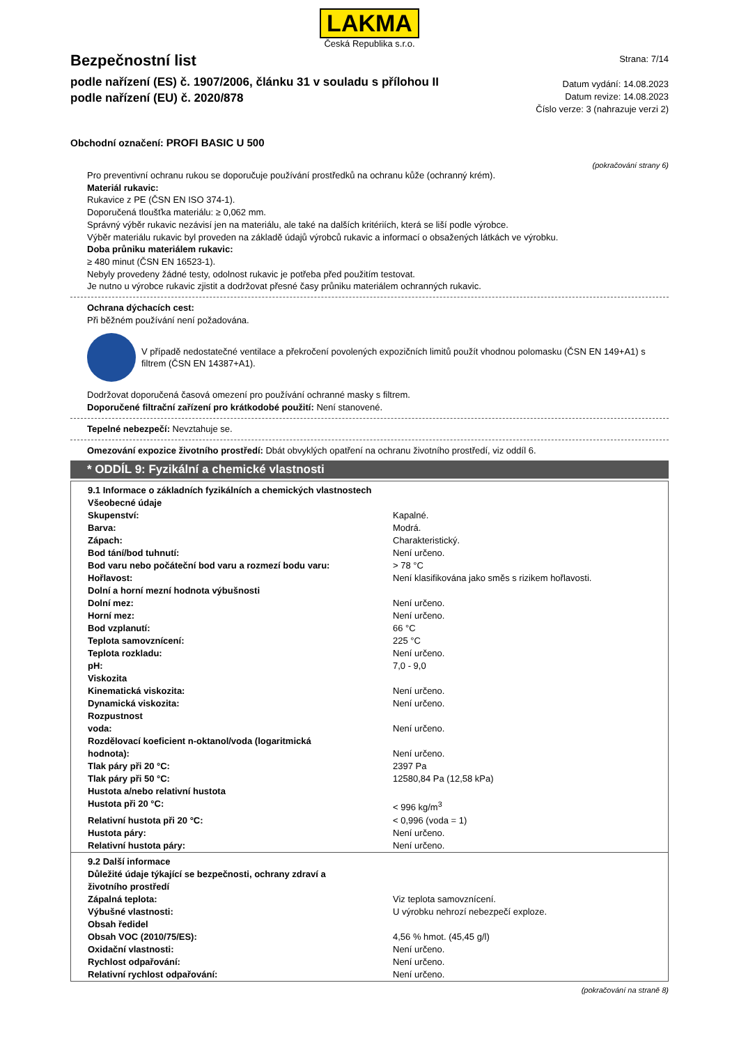LAKMA
Česká Republika s.r.o.
Bezpečnostní list
podle nařízení (ES) č. 1907/2006, článku 31 v souladu s přílohou II
podle nařízení (EU) č. 2020/878
Strana: 7/14
Datum vydání: 14.08.2023
Datum revize: 14.08.2023
Číslo verze: 3 (nahrazuje verzi 2)
Obchodní označení: PROFI BASIC U 500
(pokračování strany 6)
Pro preventivní ochranu rukou se doporučuje používání prostředků na ochranu kůže (ochranný krém).
Materiál rukavic:
Rukavice z PE (ČSN EN ISO 374-1).
Doporučená tloušťka materiálu: ≥ 0,062 mm.
Správný výběr rukavic nezávisí jen na materiálu, ale také na dalších kritériích, která se liší podle výrobce.
Výběr materiálu rukavic byl proveden na základě údajů výrobců rukavic a informací o obsažených látkách ve výrobku.
Doba průniku materiálem rukavic:
≥ 480 minut (ČSN EN 16523-1).
Nebyly provedeny žádné testy, odolnost rukavic je potřeba před použitím testovat.
Je nutno u výrobce rukavic zjistit a dodržovat přesné časy průniku materiálem ochranných rukavic.
Ochrana dýchacích cest:
Při běžném používání není požadována.
V případě nedostatečné ventilace a překročení povolených expozičních limitů použít vhodnou polomasku (ČSN EN 149+A1) s filtrem (ČSN EN 14387+A1).
Dodržovat doporučená časová omezení pro používání ochranné masky s filtrem.
Doporučené filtrační zařízení pro krátkodobé použití: Není stanovené.
Tepelné nebezpečí: Nevztahuje se.
Omezování expozice životního prostředí: Dbát obvyklých opatření na ochranu životního prostředí, viz oddíl 6.
* ODDÍL 9: Fyzikální a chemické vlastnosti
| 9.1 Informace o základních fyzikálních a chemických vlastnostech | |
| Všeobecné údaje | |
| Skupenství: | Kapalné. |
| Barva: | Modrá. |
| Zápach: | Charakteristický. |
| Bod tání/bod tuhnutí: | Není určeno. |
| Bod varu nebo počáteční bod varu a rozmezí bodu varu: | > 78 °C |
| Hořlavost: | Není klasifikována jako směs s rizikem hořlavosti. |
| Dolní a horní mezní hodnota výbušnosti | |
| Dolní mez: | Není určeno. |
| Horní mez: | Není určeno. |
| Bod vzplanutí: | 66 °C |
| Teplota samovznícení: | 225 °C |
| Teplota rozkladu: | Není určeno. |
| pH: | 7,0 - 9,0 |
| Viskozita | |
| Kinematická viskozita: | Není určeno. |
| Dynamická viskozita: | Není určeno. |
| Rozpustnost | |
| voda: | Není určeno. |
| Rozdělovací koeficient n-oktanol/voda (logaritmická hodnota): | Není určeno. |
| Tlak páry při 20 °C: | 2397 Pa |
| Tlak páry při 50 °C: | 12580,84 Pa (12,58 kPa) |
| Hustota a/nebo relativní hustota | |
| Hustota při 20 °C: | < 996 kg/m<sup>3</sup> |
| Relativní hustota při 20 °C: | < 0,996 (voda = 1) |
| Hustota páry: | Není určeno. |
| Relativní hustota páry: | Není určeno. |
| 9.2 Další informace | |
| Důležité údaje týkající se bezpečnosti, ochrany zdraví a životního prostředí | |
| Zápalná teplota: | Viz teplota samovznícení. |
| Výbušné vlastnosti: | U výrobku nehrozí nebezpečí exploze. |
| Obsah ředidel | |
| Obsah VOC (2010/75/ES): | 4,56 % hmot. (45,45 g/l) |
| Oxidační vlastnosti: | Není určeno. |
| Rychlost odpařování: | Není určeno. |
| Relativní rychlost odpařování: | Není určeno. |
(pokračování na straně 8)